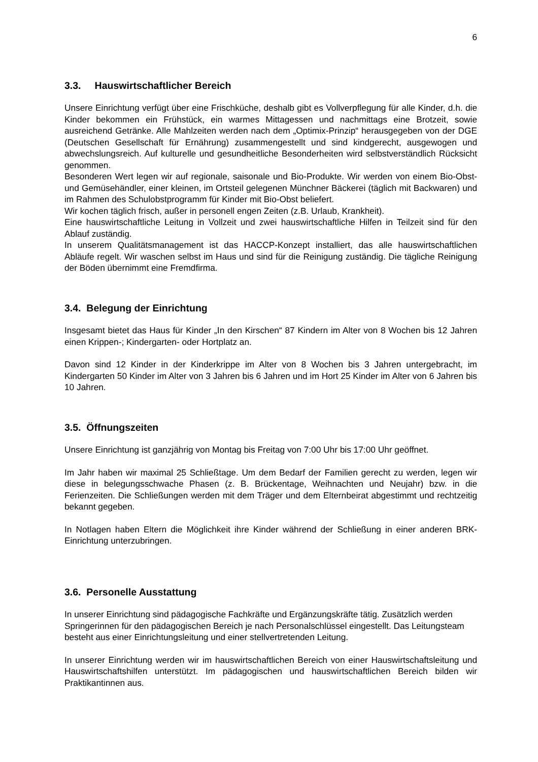6
3.3. Hauswirtschaftlicher Bereich
Unsere Einrichtung verfügt über eine Frischküche, deshalb gibt es Vollverpflegung für alle Kinder, d.h. die Kinder bekommen ein Frühstück, ein warmes Mittagessen und nachmittags eine Brotzeit, sowie ausreichend Getränke. Alle Mahlzeiten werden nach dem „Optimix-Prinzip“ herausgegeben von der DGE (Deutschen Gesellschaft für Ernährung) zusammengestellt und sind kindgerecht, ausgewogen und abwechslungsreich. Auf kulturelle und gesundheitliche Besonderheiten wird selbstverständlich Rücksicht genommen.
Besonderen Wert legen wir auf regionale, saisonale und Bio-Produkte. Wir werden von einem Bio-Obst- und Gemüsehändler, einer kleinen, im Ortsteil gelegenen Münchner Bäckerei (täglich mit Backwaren) und im Rahmen des Schulobstprogramm für Kinder mit Bio-Obst beliefert.
Wir kochen täglich frisch, außer in personell engen Zeiten (z.B. Urlaub, Krankheit).
Eine hauswirtschaftliche Leitung in Vollzeit und zwei hauswirtschaftliche Hilfen in Teilzeit sind für den Ablauf zuständig.
In unserem Qualitätsmanagement ist das HACCP-Konzept installiert, das alle hauswirtschaftlichen Abläufe regelt. Wir waschen selbst im Haus und sind für die Reinigung zuständig. Die tägliche Reinigung der Böden übernimmt eine Fremdfirma.
3.4. Belegung der Einrichtung
Insgesamt bietet das Haus für Kinder „In den Kirschen“ 87 Kindern im Alter von 8 Wochen bis 12 Jahren einen Krippen-; Kindergarten- oder Hortplatz an.
Davon sind 12 Kinder in der Kinderkrippe im Alter von 8 Wochen bis 3 Jahren untergebracht, im Kindergarten 50 Kinder im Alter von 3 Jahren bis 6 Jahren und im Hort 25 Kinder im Alter von 6 Jahren bis 10 Jahren.
3.5. Öffnungszeiten
Unsere Einrichtung ist ganzjährig von Montag bis Freitag von 7:00 Uhr bis 17:00 Uhr geöffnet.
Im Jahr haben wir maximal 25 Schließtage. Um dem Bedarf der Familien gerecht zu werden, legen wir diese in belegungsschwache Phasen (z. B. Brückentage, Weihnachten und Neujahr) bzw. in die Ferienzeiten. Die Schließungen werden mit dem Träger und dem Elternbeirat abgestimmt und rechtzeitig bekannt gegeben.
In Notlagen haben Eltern die Möglichkeit ihre Kinder während der Schließung in einer anderen BRK-Einrichtung unterzubringen.
3.6. Personelle Ausstattung
In unserer Einrichtung sind pädagogische Fachkräfte und Ergänzungskräfte tätig. Zusätzlich werden Springerinnen für den pädagogischen Bereich je nach Personalschlüssel eingestellt. Das Leitungsteam besteht aus einer Einrichtungsleitung und einer stellvertretenden Leitung.
In unserer Einrichtung werden wir im hauswirtschaftlichen Bereich von einer Hauswirtschaftsleitung und Hauswirtschaftshilfen unterstützt. Im pädagogischen und hauswirtschaftlichen Bereich bilden wir Praktikantinnen aus.